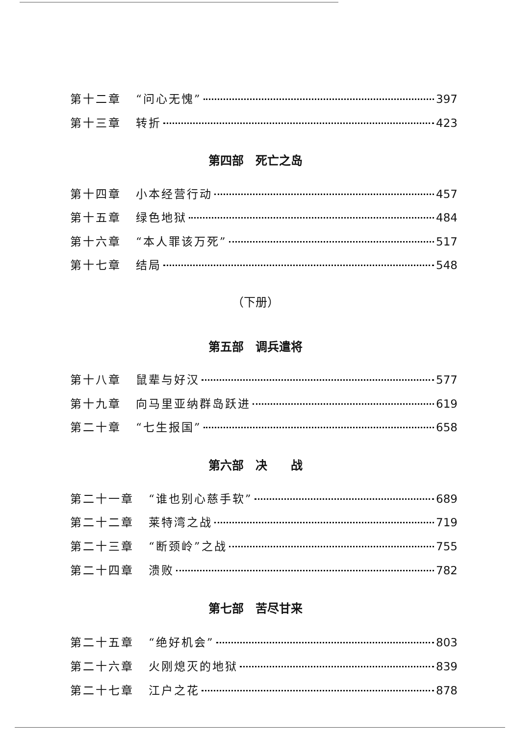第十二章 “问心无愧” 397
第十三章 转折 423
第四部　死亡之岛
第十四章 小本经营行动 457
第十五章 绿色地狱 484
第十六章 “本人罪该万死” 517
第十七章 结局 548
（下册）
第五部　调兵遣将
第十八章 鼠辈与好汉 577
第十九章 向马里亚纳群岛跃进 619
第二十章 “七生报国” 658
第六部　决　　战
第二十一章 “谁也别心慈手软” 689
第二十二章 莱特湾之战 719
第二十三章 “断颈岭”之战 755
第二十四章 溃败 782
第七部　苦尽甘来
第二十五章 “绝好机会” 803
第二十六章 火刚熄灭的地狱 839
第二十七章 江户之花 878